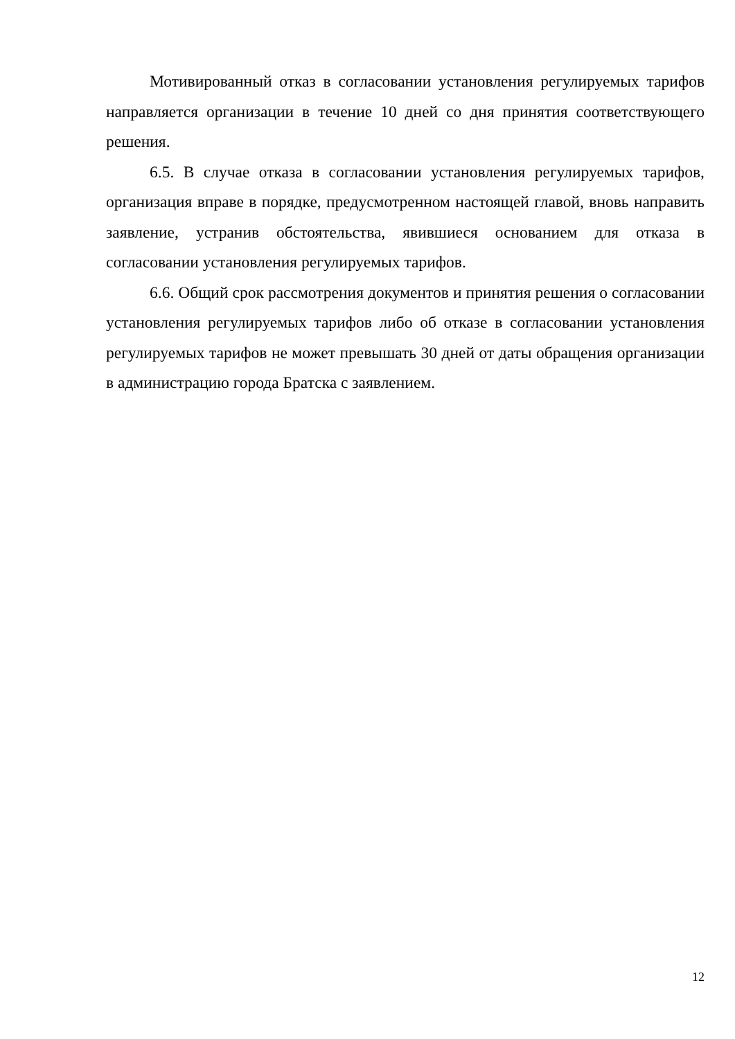Мотивированный отказ в согласовании установления регулируемых тарифов направляется организации в течение 10 дней со дня принятия соответствующего решения.
6.5. В случае отказа в согласовании установления регулируемых тарифов, организация вправе в порядке, предусмотренном настоящей главой, вновь направить заявление, устранив обстоятельства, явившиеся основанием для отказа в согласовании установления регулируемых тарифов.
6.6. Общий срок рассмотрения документов и принятия решения о согласовании установления регулируемых тарифов либо об отказе в согласовании установления регулируемых тарифов не может превышать 30 дней от даты обращения организации в администрацию города Братска с заявлением.
12